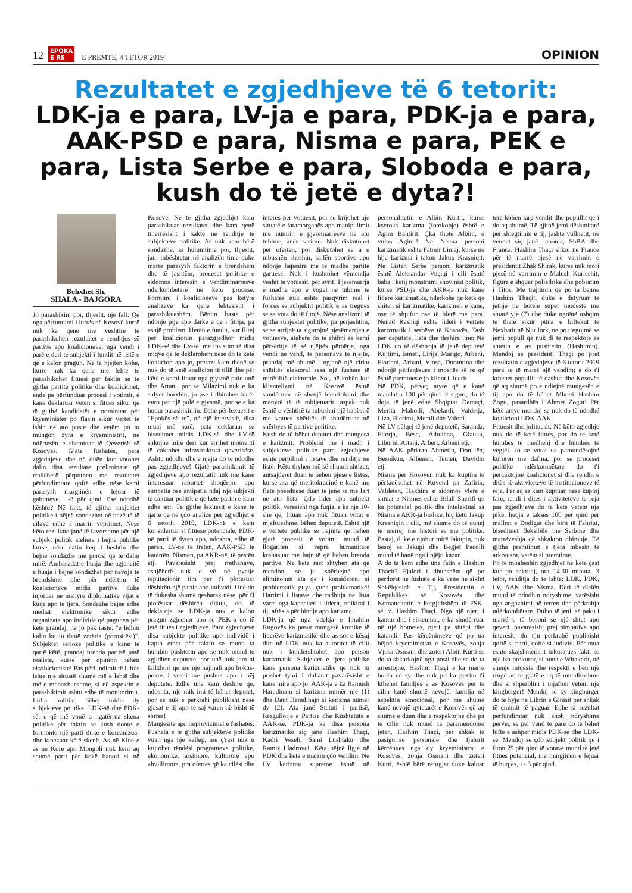12 EPOKA
E RE E PREMTE, 4 TETOR 2019 OPINION
Rezultatet e zgjedhjeve të 6 tetorit:
LDK-ja e para, LV-ja e para, PDK-ja e para, AAK-PSD e para, Nisma e para, PEK e para, Lista Serbe e para, Sloboda e para, kush do të jetë e dyta?!
Behxhet Sh.
SHALA - BAJGORA
Jo parashikim por, thjesht, një fall: Që nga përfundimi i luftës në Kosovë kurrë nuk ka qenë më vështirë të parashikohen rezultatet e renditjes së partive apo koalicioneve, nga vendi i parë e deri te subjekti i fundit në listë e që e kalon pragun. Në të njëjtën kohë, kurrë nuk ka qenë më lehtë të parashikohet fituesi për faktin se të gjitha partitë politike dhe koalicionet, ende pa përfunduar procesi i votimit, e kanë deklaruar veten si fitues sikur që të gjithë kandidatët e nominuar për kryeministër po flasin sikur vërtet të ishin në ato poste dhe vetëm po iu mungon zyra e kryeministrit, në ndërtesën e shëmtuar të Qeverisë së Kosovës. Gjatë fushatës, para zgjedhjeve dhe në ditën kur votohet dalin disa rezultate preliminare që rrallëherë përputhen me rezultatet përfundimtare qoftë edhe nëse kemi parasysh margjinën e lejuar të gabimeve, +-3 për qind. Pse ndodhë kështu? Në fakt, të gjitha subjektet politike i bëjnë sondazhet në bazë të të cilave edhe i marrin veprimet. Nëse këto rezultate janë të favorshme për një subjekt politik atëherë i bëjnë publike kurse, nëse dalin keq, i heshtin dhe bëjnë sondazhe me porosi që të dalin mirë. Ambasadat e huaja dhe agjencitë e huaja i bëjnë sondazhet për nevoja të brendshme dhe për ndërtim të koalicioneve midis partive duke injoruar në mënyrë diplomatike vijat e kuqe apo të tjera. Sondazhe bëjnë edhe mediat elektronike sikur edhe organizata apo individë që paguhen për këtë prandaj, në jo pak raste: "e lidhin kalin ku iu thotë zotëria (porositësi)". Subjektet serioze politike e kanë të qartë këtë, prandaj brenda partisë janë realistë, kurse për opinion bëhen ekzibicioniste! Pas përfundimit të luftës ishte një situatë shumë më e lehtë dhe më e menaxhueshme, si në aspektin e parashikimit ashtu edhe të monitorimit. Lufta politike bëhej midis dy subjekteve politike, LDK-së dhe PDK-së, e që më vonë u ngatërrua skena politike për faktin se kush donte e formonte një parti duke e koreanizuar dhe kinezuar këtë skenë. As në Kinë e as në Kore apo Mongoli nuk keni aq shumë parti për kokë banori si në Kosovë. Në të gjitha zgjedhjet kam parashikuar rezultatet dhe kam qenë tmerrësisht i saktë në renditje të subjekteve politike. As nuk kam bërë sondazhe, as hulumtime por, thjesht, jam mbështetur në analizën time duke marrë parasysh faktorin e brendshëm dhe të jashtëm, proceset politike e sidomos interesin e vendimmarrësve ndërkombëtarë në këto procese. Formimi i koalicioneve pas këtyre analizave ka qenë lehtësisht i parashikueshëm. Bënim baste për ndonjë pije apo darkë e që i fitoja, pa asnjë problem. Herën e fundit, kur flitej për koalicionin parazgjedhor midis LDK-së dhe LV-së, me insistim të disa miqve që të deklarohem nëse do të ketë koalicion apo jo, prerazi kam thënë se nuk do të ketë koalicion të tillë dhe për këtë e kemi fituar nga gjysmë pule unë dhe Artani, por se Milazimi nuk e ka shlyer borxhin, jo pse i dhimben katër euro për një pulë e gjysmë, por se e ka huqur parashikimin. Edhe për lexuesit e "Epokës së re", në një intervistë, disa muaj më parë, pata deklaruar se bisedimet midis LDK-së dhe LV-së shkojnë mirë deri kur arrihet momenti të caktohet infrastruktura qeverisëse. Ashtu ndodhi dhe e njëjta do të ndodhë pas zgjedhjeve! Gjatë parashikimit të zgjedhjeve apo rezultatit nuk më kanë interesuar raportet shoqërore apo simpatia ose antipatia ndaj një subjekti të caktuar politik e që këtë parim e kam edhe sot. Të gjithë lexuesit e kanë të qartë që në çdo analizë për zgjedhjet e 6 tetorit 2019, LDK-në e kam konsideruar si fituese potenciale, PDK-në parti të dytën apo, ndoshta, edhe të parën, LV-në të tretën, AAK-PSD të katërtën, Nismën, pa AKR-në, të pestën etj. Pavarësisht prej rrethanave, asnjëherë nuk e vë në pyetje reputacionin tim për t'i plotësuar dëshirën një partie apo individi. Unë do të dukesha shumë qesharak nëse, për t'i plotësuar dëshirën dikujt, do të deklaroja se LDK-ja nuk e kalon pragun zgjedhor apo se PEK-u do të jetë fitues i zgjedhjeve. Para zgjedhjeve disa subjekte politike apo individë i kapin ethet për faktin se mund ta humbin pushtetin apo se nuk mund të zgjidhen deputetë, por unë nuk jam ai fallxhori që me një hajmali apo hokus-pokus i veshi me pushtet apo i bëj deputetë. Edhe unë kam dëshirë që, ndoshta, një mik imi të bëhet deputet, por se nuk e përkrahi publikisht nëse gjasat e tij apo të saj varen në bisht të sorrës!
Mangësitë apo improvizimet e fushatës: Fushata e të gjitha subjekteve politike vuan nga një kallëp, me ç'rast nuk u kujtohet rëndësi programeve politike, ekonomike, arsimore, kulturore apo zhvillimore, pra ofertës që ka cilësi dhe interes për votuesit, por se krijohet një situatë e fatamorganës apo manipulimit me numrin e pjesëmarrësve në ato tubime, anës sasiore. Nuk diskutohet për ofertën, por diskutohet se a e mbushën sheshin, sallën sportive apo ndonjë hapësirë më të madhe partitë garuese. Nuk i kushtohet vëmendja veshit të votuesit, por syrit! Pjesëmarrja e madhe apo e vogël në tubime të fushatës nuk është pasqyrim real i forcës së subjektit politik e as tregues se sa vota do të fitojë. Nëse analizoni të gjitha subjektet politike, pa përjashtim, se sa arrijnë ta sigurojnë pjesëmarrjen e votuesve, atëherë do të shihni se kemi përsëritje të së njëjtës përbërje, nga vendi në vend, të personave të njëjtë, prandaj më shumë i ngjanë një cirku shëtitës elektoral sesa një fushate të mirëfilltë elektorale. Sot, në kohën kur klientelizmi në Kosovë është shndërruar në shenjë identifikimi dhe mënyrë të të mbijetuarit, aspak nuk është e vështirë ta mbushni një hapësirë me votues shëtitës të shndërruar në shërbyes të partive politike.
Kush do të bëhet deputet dhe mungesa e karizmit: Problemi më i madh i subjekteve politike para zgjedhjeve është përpilimi i listave dhe renditja në listë. Këtu thyhen më së shumti shtizat; autsajderët duan të bëhen pjesë e listës, kurse ata që meritokracinë e kanë me fletë poseduese duan të jenë sa më lart në ato lista. Çdo lider apo subjekt politik, varësisht nga fuqia, e ka një 10-she që, fituan apo nuk fituan votat e mjaftueshme, bëhen deputetë. Është një e vërtetë publike se hajnitë që bëhen gjatë procesit të votimit mund të llogariten si vepra humanitare krahasuar me hajnitë që bëhen brenda partive. Në këtë rast shtyhen ata që mendoni se ju shërbejnë apo eliminohen ata që i konsideroni si problematik guys, çuna problematikë! Hartimi i listave dhe radhitja në lista varet nga kapaciteti i liderit, ndikimi i tij, aftësia për bindje apo karizma.
LDK-ja që nga vdekja e Ibrahim Rugovës ka pasur mungesë kronike të liderëve karizmatikë dhe as sot e kësaj dite në LDK nuk ka autoritet të cilit nuk i kundërshtohet apo person karizmatik. Subjektet e tjera politike kanë persona karizmatikë që nuk iu prishet tymi i duhanit pavarësisht e kanë mirë apo jo. AAK-ja e ka Ramush Haradinajn si karizma numër një (1) dhe Daut Haradinajn si karizma numër dy (2). Ata janë Statuti i partisë, Rregullorja e Partisë dhe Kushtetuta e AAK-së. PDK-ja ka disa persona karizmatikë siç janë Hashim Thaçi, Kadri Veseli, Sami Lushtaku dhe Ramiz Lladrovci. Këta bëjnë ligje në PDK dhe këta e marrin çdo vendim. Në LV karizma supreme është në personalitetin e Albin Kurtit, kurse kseroks karizma (fotokopje) është e Agim Bahtirit. Çka thotë Albini, e vulos Agimi! Në Nisma personi karizmatik është Fatmir Limaj, kurse në hije karizma i takon Jakup Krasniqit. Në Listën Serbe personi karizmatik është Aleksandar Vuçiqi i cili është baba i këtij monstrumi shovinist politik, kurse PSD-ja dhe AKR-ja nuk kanë liderë karizmatikë, ndërkohë që këta që shiten si karizmatikë, karizmën e kanë, ose të shpifur ose të blerë me para. Nenad Rashiqi është lideri i vërtetë karizmatik i serbëve të Kosovës. Tash për deputetë, lista dhe dëshira ime: Në LDK do të dëshiroja të jenë deputetë Kujtimi, Ismeti, Lirija, Marigo, Arbeni, Floriani, Arbani, Vjosa, Doruntina dhe ndonjë përfaqësues i moshës së re që është premtues e jo klient i liderit.
Në PDK, përveç atyre që e kanë mandatin 100 për qind të sigurt, do të doja të jenë edhe Shqiptar Demaçi, Merita Makolli, Abelardi, Valdetja, Liza, Blerimi, Memli dhe Valoni.
Në LV pëlqej të jenë deputetë, Saranda, Fitorja, Besa, Albulena, Glauku, Liburni, Artani, Arbëri, Arbeni etj.
Në AAK përkrah Ahmetin, Donikën, Besnikun, Albenën, Teutën, Davidin etj.
Nisma për Kosovën nuk ka kuptim të përfaqësohet në Kuvend pa Zafirin, Valdeten, Haxhinë e sidomos vlerë e shtuar e Nismës është Bilall Sherifi që ka potencial politik dhe intelektual sa Nisma e AKR-ja bashkë, hiç këtu Jakup Krasniqin i cili, më shumë do të duhej të merrej me histori se me politikë. Pastaj, duke e njohur mirë Jakupin, nuk besoj se Jakupi dhe Begjet Pacolli mund të hanë nga i njëjti kazan.
A do ta kem edhe unë fatin e Hashim Thaçit? Fjalori i dhunshëm që po përdoret në fushatë e ka vënë në siklet Shkëlqesinë e Tij, Presidentin e Republikës së Kosovës dhe Komandantin e Përgjithshëm të FSK-së, z. Hashim Thaçi. Nga një njeri i kamur dhe i sistemuar, e ka shndërruar në një homeles, njeri pa shtëpi dhe katandi. Pas kërcënimeve që po ua bëjnë kryeministrat e Kosovës, zonja Vjosa Osmani dhe zotëri Albin Kurti se do ta shkarkojnë nga posti dhe se do ta arrestojnë, Hashim Thaçi e ka marrë botën në sy dhe nuk po ka guxim t'i kthehet familjes e as Kosovës për të cilin kanë shumë nevojë, familja në aspektin emocional, por më shumë kanë nevojë qytetarët e Kosovës që aq shumë e duan dhe e respektojnë dhe pa të cilin nuk mund ta paramendojnë jetën. Hashim Thaçi, për shkak të pasigurisë personale dhe fjalorit kërcënues nga dy kryeministrat e Kosovës, zonja Osmani dhe zotëri Kurti, është bërë refugjat duke kaluar tërë kohën larg vendit dhe popullit që i do aq shumë. Të gjithë jemi dëshmitarë për shtegtimin e tij, jashtë vullnetit, në vendet siç janë Japonia, ShBA dhe Franca. Hashim Thaçi shkoi në Francë për të marrë pjesë në varrimin e presidentit Zhak Shirak, kurse nuk mori pjesë në varrimin e Malush Kurleshit, figurë e shquar poliedrike dhe pobratim i Titos. Me trajtimin që po ia bëjmë Hashim Thaçit, duke e detyruar të jetojë në hotele super modeste me shtatë yje (7) dhe duke ngrënë ushqim të thatë sikur puna e biftekut të Nexhatit në Nju Jork, ne po tregojmë se jemi popull që nuk di të respektojë as shtetin e as pushtetin (Hashimin). Mendoj se presidenti Thaçi po pret rezultatin e zgjedhjeve të 6 tetorit 2019 para se të marrë një vendim; a do t'i kthehet popullit të dashur dhe Kosovës që aq shumë po e ndiejnë mungesën e tij apo do të bëhet Mbreti Hashim Zogu, pasardhës i Ahmet Zogut! Për këtë arsye mendoj se nuk do të ndodhë koalicioni LDK-AAK.
Fituesit dhe jofituesit: Në këto zgjedhje nuk do të ketë fitues, por do të ketë humbës të mëdhenj dhe humbës të vegjël. Jo se votat ua pamundësojnë kurorën me dafina, por se proceset politike ndërkombëtare do t'i përcaktojnë koalicionet si dhe rendin e ditës së aktiviteteve të institucioneve të reja. Për aq sa kam kuptuar, nëse kuptoj fare, rendi i ditës i aktiviteteve të reja pas zgjedhjeve do ta ketë vetëm një pikë: heqja e taksës 100 për qind për mallrat e Dodigut dhe birit të Fahriut, bisedimet fleksibile me Serbinë dhe marrëveshja që shkakton dhimbje. Të gjitha premtimet e tjera mbesin të arkivuara, vetëm si premtime.
Po të mbaheshin zgjedhjet në këtë çast kur po shkruaj, ora 14.30 minuta, 3 tetor, renditja do të ishte: LDK, PDK, LV, AAK dhe Nisma. Deri të dielën mund të ndodhin ndryshime, varësisht nga angazhimi në terren dhe përkrahja ndërkombëtare. Duhet të jeni, së paku i marrë e të besoni se një shtet apo qeveri, pavarësisht prej simpative apo interesit, do t'ju përkrahë publikisht qoftë si parti, qoftë si individ. Për mua është skajshmërisht inkurajues fakti se një ish-prokuror, si puna e Witakerit, në shenjë miqësie dhe respekti e bën një rrugë aq të gjatë e aq të mundimshme dhe si shpërblim i mjafton vetëm një kingburger! Mendoj se ky kingburger do të hyjë në Librin e Ginisit për shkak të çmimit të paguar. Edhe si rezultat përfundimtar nuk shoh ndryshime përveç se për vend të parë do të bëhet luftë e ashpër midis PDK-së dhe LDK-së. Mendoj se çdo subjekt politik që i fiton 25 për qind të votave mund të jetë fitues potencial, me margjinën e lejuar të huqjes, +- 3 për qind.